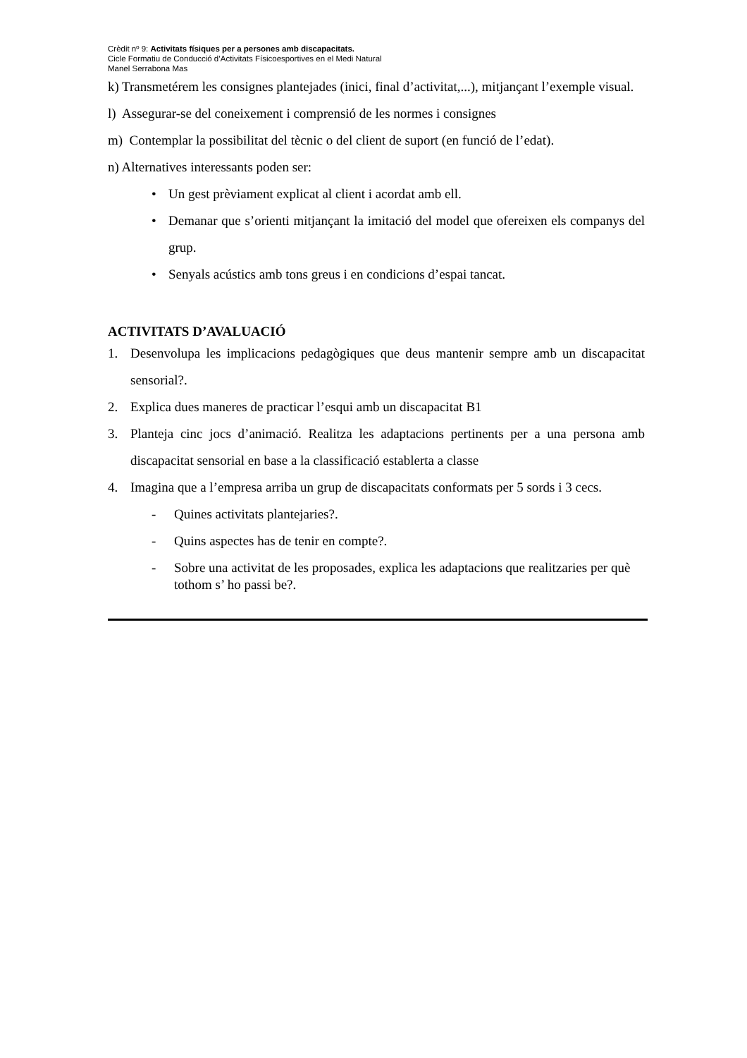Crèdit nº 9: Activitats físiques per a persones amb discapacitats.
Cicle Formatiu de Conducció d’Activitats Físicoesportives en el Medi Natural
Manel Serrabona Mas
k) Transmetérem les consignes plantejades (inici, final d’activitat,...), mitjançant l’exemple visual.
l) Assegurar-se del coneixement i comprensió de les normes i consignes
m) Contemplar la possibilitat del tècnic o del client de suport (en funció de l’edat).
n) Alternatives interessants poden ser:
• Un gest prèviament explicat al client i acordat amb ell.
• Demanar que s’orienti mitjançant la imitació del model que ofereixen els companys del grup.
• Senyals acústics amb tons greus i en condicions d’espai tancat.
ACTIVITATS D’AVALUACIÓ
1. Desenvolupa les implicacions pedagògiques que deus mantenir sempre amb un discapacitat sensorial?.
2. Explica dues maneres de practicar l’esqui amb un discapacitat B1
3. Planteja cinc jocs d’animació. Realitza les adaptacions pertinents per a una persona amb discapacitat sensorial en base a la classificació establerta a classe
4. Imagina que a l’empresa arriba un grup de discapacitats conformats per 5 sords i 3 cecs.
- Quines activitats plantejaries?.
- Quins aspectes has de tenir en compte?.
- Sobre una activitat de les proposades, explica les adaptacions que realitzaries per què tothom s’ ho passi be?.